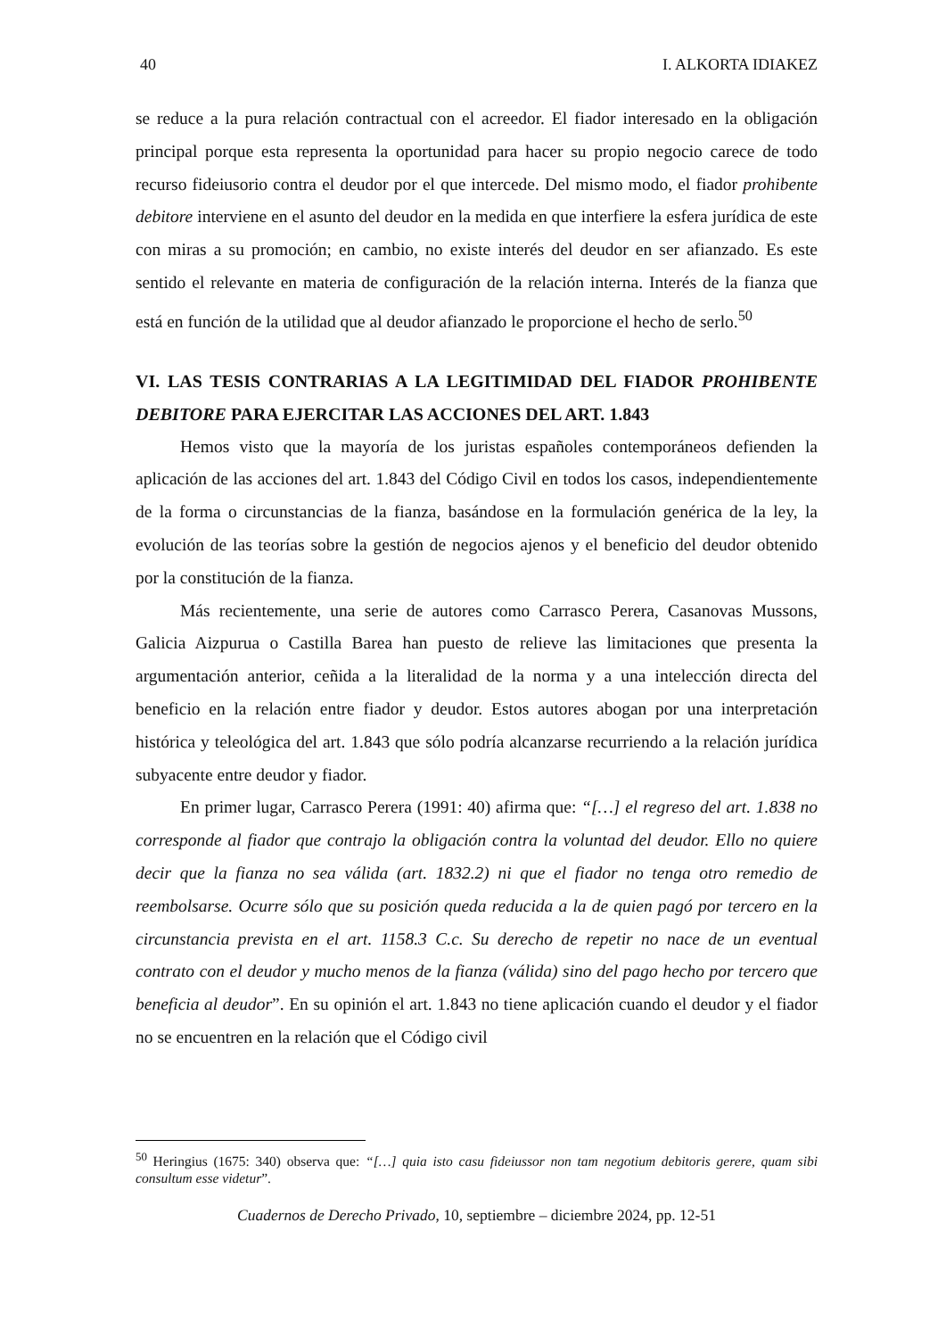40 I. ALKORTA IDIAKEZ
se reduce a la pura relación contractual con el acreedor. El fiador interesado en la obligación principal porque esta representa la oportunidad para hacer su propio negocio carece de todo recurso fideiusorio contra el deudor por el que intercede. Del mismo modo, el fiador prohibente debitore interviene en el asunto del deudor en la medida en que interfiere la esfera jurídica de este con miras a su promoción; en cambio, no existe interés del deudor en ser afianzado. Es este sentido el relevante en materia de configuración de la relación interna. Interés de la fianza que está en función de la utilidad que al deudor afianzado le proporcione el hecho de serlo.<sup>50</sup>
VI. LAS TESIS CONTRARIAS A LA LEGITIMIDAD DEL FIADOR PROHIBENTE DEBITORE PARA EJERCITAR LAS ACCIONES DEL ART. 1.843
Hemos visto que la mayoría de los juristas españoles contemporáneos defienden la aplicación de las acciones del art. 1.843 del Código Civil en todos los casos, independientemente de la forma o circunstancias de la fianza, basándose en la formulación genérica de la ley, la evolución de las teorías sobre la gestión de negocios ajenos y el beneficio del deudor obtenido por la constitución de la fianza.
Más recientemente, una serie de autores como Carrasco Perera, Casanovas Mussons, Galicia Aizpurua o Castilla Barea han puesto de relieve las limitaciones que presenta la argumentación anterior, ceñida a la literalidad de la norma y a una intelección directa del beneficio en la relación entre fiador y deudor. Estos autores abogan por una interpretación histórica y teleológica del art. 1.843 que sólo podría alcanzarse recurriendo a la relación jurídica subyacente entre deudor y fiador.
En primer lugar, Carrasco Perera (1991: 40) afirma que: “[…] el regreso del art. 1.838 no corresponde al fiador que contrajo la obligación contra la voluntad del deudor. Ello no quiere decir que la fianza no sea válida (art. 1832.2) ni que el fiador no tenga otro remedio de reembolsarse. Ocurre sólo que su posición queda reducida a la de quien pagó por tercero en la circunstancia prevista en el art. 1158.3 C.c. Su derecho de repetir no nace de un eventual contrato con el deudor y mucho menos de la fianza (válida) sino del pago hecho por tercero que beneficia al deudor”. En su opinión el art. 1.843 no tiene aplicación cuando el deudor y el fiador no se encuentren en la relación que el Código civil
<sup>50</sup> Heringius (1675: 340) observa que: “[…] quia isto casu fideiussor non tam negotium debitoris gerere, quam sibi consultum esse videtur”.
Cuadernos de Derecho Privado, 10, septiembre – diciembre 2024, pp. 12-51